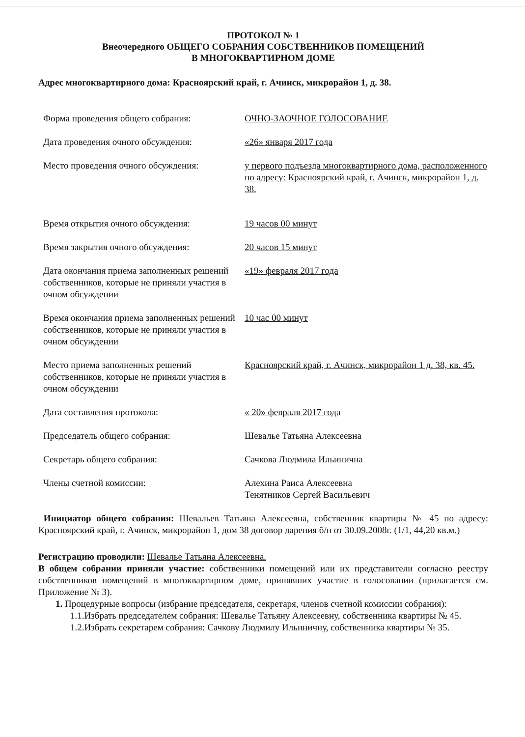ПРОТОКОЛ № 1
Внеочередного ОБЩЕГО СОБРАНИЯ СОБСТВЕННИКОВ ПОМЕЩЕНИЙ
В МНОГОКВАРТИРНОМ ДОМЕ
Адрес многоквартирного дома: Красноярский край, г. Ачинск, микрорайон 1, д. 38.
Форма проведения общего собрания: ОЧНО-ЗАОЧНОЕ ГОЛОСОВАНИЕ
Дата проведения очного обсуждения: «26» января 2017 года
Место проведения очного обсуждения: у первого подъезда многоквартирного дома, расположенного по адресу: Красноярский край, г. Ачинск, микрорайон 1, д. 38.
Время открытия очного обсуждения: 19 часов 00 минут
Время закрытия очного обсуждения: 20 часов 15 минут
Дата окончания приема заполненных решений собственников, которые не приняли участия в очном обсуждении
«19» февраля 2017 года
Время окончания приема заполненных решений собственников, которые не приняли участия в очном обсуждении
10 час 00 минут
Место приема заполненных решений собственников, которые не приняли участия в очном обсуждении
Красноярский край, г. Ачинск, микрорайон 1 д. 38, кв. 45.
Дата составления протокола: « 20» февраля 2017 года
Председатель общего собрания: Шевалье Татьяна Алексеевна
Секретарь общего собрания: Сачкова Людмила Ильинична
Члены счетной комиссии: Алехина Раиса Алексеевна
Тенятников Сергей Васильевич
Инициатор общего собрания: Шевальев Татьяна Алексеевна, собственник квартиры № 45 по адресу: Красноярский край, г. Ачинск, микрорайон 1, дом 38 договор дарения б/н от 30.09.2008г. (1/1, 44,20 кв.м.)
Регистрацию проводили: Шевалье Татьяна Алексеевна.
В общем собрании приняли участие: собственники помещений или их представители согласно реестру собственников помещений в многоквартирном доме, принявших участие в голосовании (прилагается см. Приложение № 3).
1. Процедурные вопросы (избрание председателя, секретаря, членов счетной комиссии собрания):
1.1.Избрать председателем собрания: Шевалье Татьяну Алексеевну, собственника квартиры № 45.
1.2.Избрать секретарем собрания: Сачкову Людмилу Ильиничну, собственника квартиры № 35.